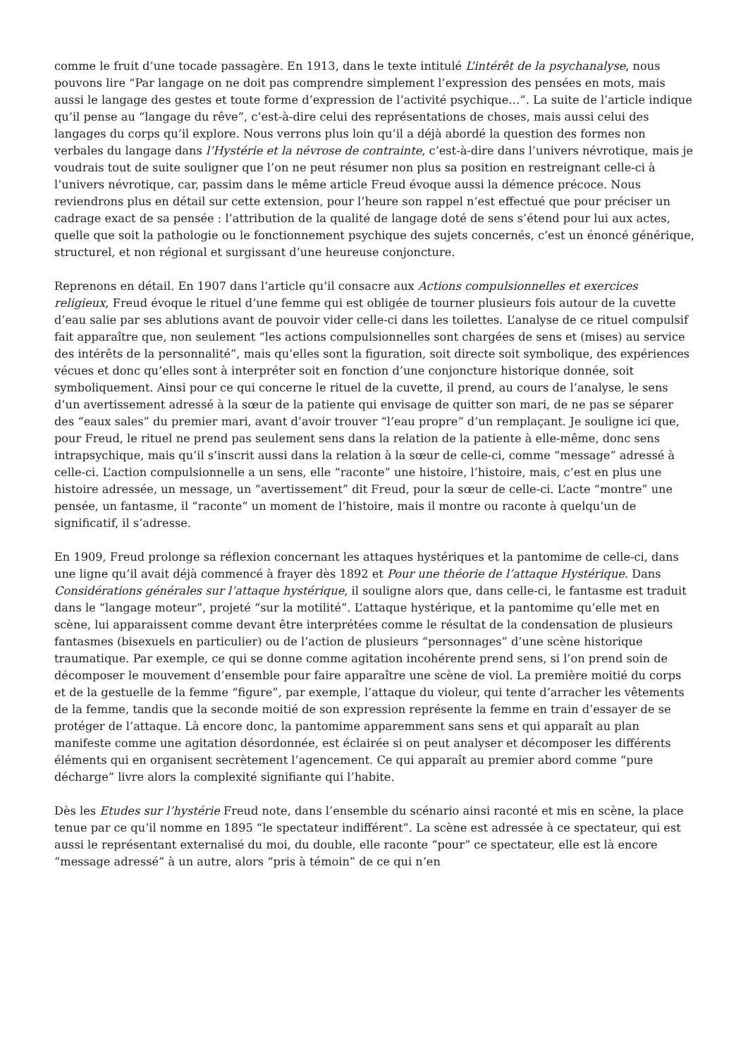comme le fruit d’une tocade passagère. En 1913, dans le texte intitulé L’intérêt de la psychanalyse, nous pouvons lire “Par langage on ne doit pas comprendre simplement l’expression des pensées en mots, mais aussi le langage des gestes et toute forme d’expression de l’activité psychique…”. La suite de l’article indique qu’il pense au “langage du rêve”, c’est-à-dire celui des représentations de choses, mais aussi celui des langages du corps qu’il explore. Nous verrons plus loin qu’il a déjà abordé la question des formes non verbales du langage dans l’Hystérie et la névrose de contrainte, c’est-à-dire dans l’univers névrotique, mais je voudrais tout de suite souligner que l’on ne peut résumer non plus sa position en restreignant celle-ci à l’univers névrotique, car, passim dans le même article Freud évoque aussi la démence précoce. Nous reviendrons plus en détail sur cette extension, pour l’heure son rappel n’est effectué que pour préciser un cadrage exact de sa pensée : l’attribution de la qualité de langage doté de sens s’étend pour lui aux actes, quelle que soit la pathologie ou le fonctionnement psychique des sujets concernés, c’est un énoncé générique, structurel, et non régional et surgissant d’une heureuse conjoncture.
Reprenons en détail. En 1907 dans l’article qu’il consacre aux Actions compulsionnelles et exercices religieux, Freud évoque le rituel d’une femme qui est obligée de tourner plusieurs fois autour de la cuvette d’eau salie par ses ablutions avant de pouvoir vider celle-ci dans les toilettes. L’analyse de ce rituel compulsif fait apparaître que, non seulement “les actions compulsionnelles sont chargées de sens et (mises) au service des intérêts de la personnalité”, mais qu’elles sont la figuration, soit directe soit symbolique, des expériences vécues et donc qu’elles sont à interpréter soit en fonction d’une conjoncture historique donnée, soit symboliquement. Ainsi pour ce qui concerne le rituel de la cuvette, il prend, au cours de l’analyse, le sens d’un avertissement adressé à la sœur de la patiente qui envisage de quitter son mari, de ne pas se séparer des “eaux sales” du premier mari, avant d’avoir trouver “l’eau propre” d’un remplaçant. Je souligne ici que, pour Freud, le rituel ne prend pas seulement sens dans la relation de la patiente à elle-même, donc sens intrapsychique, mais qu’il s’inscrit aussi dans la relation à la sœur de celle-ci, comme “message” adressé à celle-ci. L’action compulsionnelle a un sens, elle “raconte” une histoire, l’histoire, mais, c’est en plus une histoire adressée, un message, un “avertissement” dit Freud, pour la sœur de celle-ci. L’acte “montre” une pensée, un fantasme, il “raconte” un moment de l’histoire, mais il montre ou raconte à quelqu’un de significatif, il s’adresse.
En 1909, Freud prolonge sa réflexion concernant les attaques hystériques et la pantomime de celle-ci, dans une ligne qu’il avait déjà commencé à frayer dès 1892 et Pour une théorie de l’attaque Hystérique. Dans Considérations générales sur l’attaque hystérique, il souligne alors que, dans celle-ci, le fantasme est traduit dans le “langage moteur”, projeté “sur la motilité”. L’attaque hystérique, et la pantomime qu’elle met en scène, lui apparaissent comme devant être interprétées comme le résultat de la condensation de plusieurs fantasmes (bisexuels en particulier) ou de l’action de plusieurs “personnages” d’une scène historique traumatique. Par exemple, ce qui se donne comme agitation incohérente prend sens, si l’on prend soin de décomposer le mouvement d’ensemble pour faire apparaître une scène de viol. La première moitié du corps et de la gestuelle de la femme “figure”, par exemple, l’attaque du violeur, qui tente d’arracher les vêtements de la femme, tandis que la seconde moitié de son expression représente la femme en train d’essayer de se protéger de l’attaque. Là encore donc, la pantomime apparemment sans sens et qui apparaît au plan manifeste comme une agitation désordonnée, est éclairée si on peut analyser et décomposer les différents éléments qui en organisent secrètement l’agencement. Ce qui apparaît au premier abord comme “pure décharge” livre alors la complexité signifiante qui l’habite.
Dès les Etudes sur l’hystérie Freud note, dans l’ensemble du scénario ainsi raconté et mis en scène, la place tenue par ce qu’il nomme en 1895 “le spectateur indifférent”. La scène est adressée à ce spectateur, qui est aussi le représentant externalisé du moi, du double, elle raconte “pour” ce spectateur, elle est là encore “message adressé” à un autre, alors “pris à témoin” de ce qui n’en